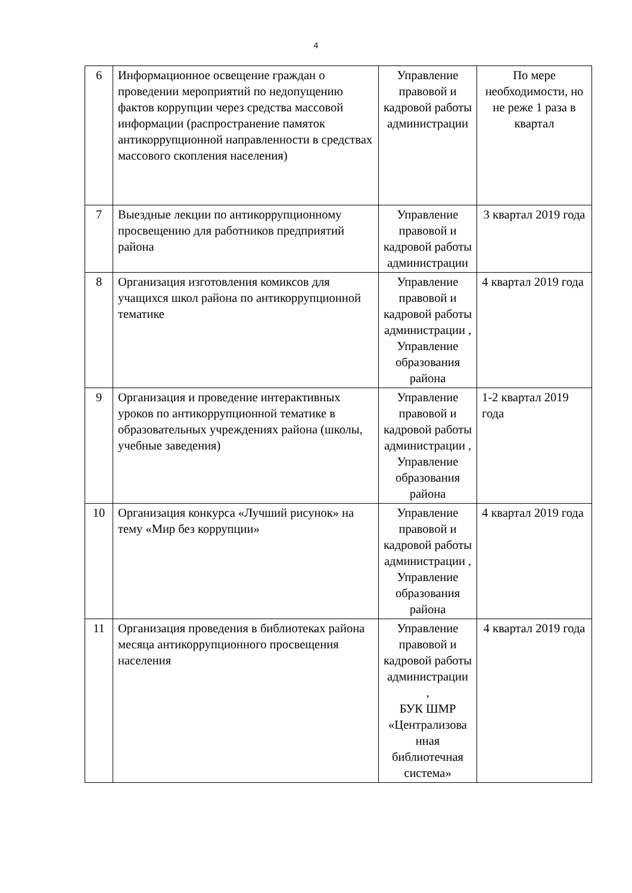4
| 6 | Информационное освещение граждан о проведении мероприятий по недопущению фактов коррупции через средства массовой информации (распространение памяток антикоррупционной направленности в средствах массового скопления населения) | Управление правовой и кадровой работы администрации | По мере необходимости, но не реже 1 раза в квартал |
| 7 | Выездные лекции по антикоррупционному просвещению для работников предприятий района | Управление правовой и кадровой работы администрации | 3 квартал 2019 года |
| 8 | Организация изготовления комиксов для учащихся школ района по антикоррупционной тематике | Управление правовой и кадровой работы администрации , Управление образования района | 4 квартал 2019 года |
| 9 | Организация и проведение интерактивных уроков по антикоррупционной тематике в образовательных учреждениях района (школы, учебные заведения) | Управление правовой и кадровой работы администрации , Управление образования района | 1-2 квартал 2019 года |
| 10 | Организация конкурса «Лучший рисунок» на тему «Мир без коррупции» | Управление правовой и кадровой работы администрации , Управление образования района | 4 квартал 2019 года |
| 11 | Организация проведения в библиотеках района месяца антикоррупционного просвещения населения | Управление правовой и кадровой работы администрации , БУК ШМР «Централизова нная библиотечная система» | 4 квартал 2019 года |